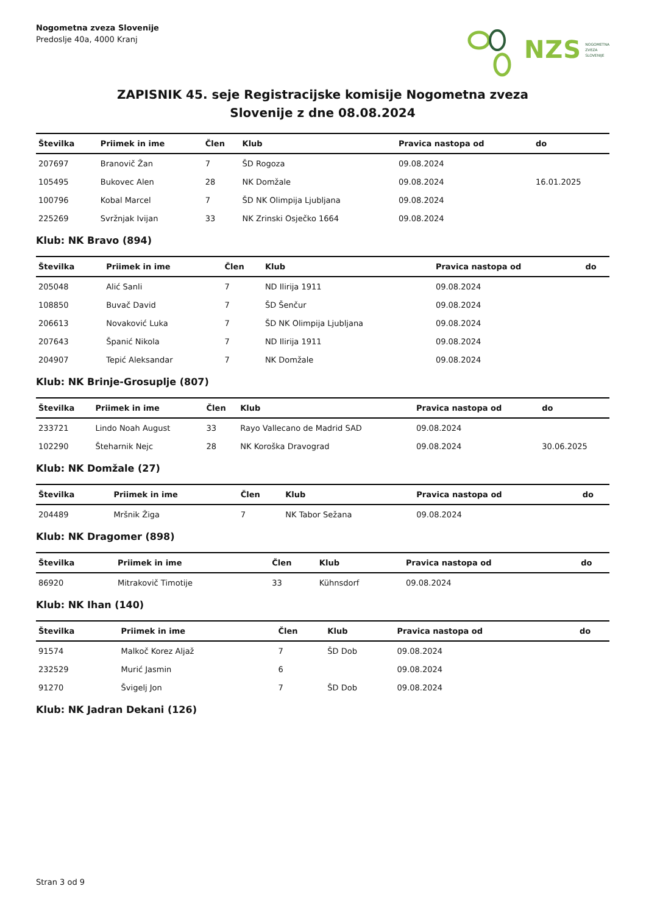Nogometna zveza Slovenije
Predoslje 40a, 4000 Kranj
NZS NOGOMETNA
ZVEZA
SLOVENIJE
ZAPISNIK 45. seje Registracijske komisije Nogometna zveza
Slovenije z dne 08.08.2024
| Številka | Priimek in ime | Člen | Klub | Pravica nastopa od | do |
| --- | --- | --- | --- | --- | --- |
| 207697 | Branovič Žan | 7 | ŠD Rogoza | 09.08.2024 | |
| 105495 | Bukovec Alen | 28 | NK Domžale | 09.08.2024 | 16.01.2025 |
| 100796 | Kobal Marcel | 7 | ŠD NK Olimpija Ljubljana | 09.08.2024 | |
| 225269 | Svržnjak Ivijan | 33 | NK Zrinski Osječko 1664 | 09.08.2024 | |
Klub: NK Bravo (894)
| Številka | Priimek in ime | Člen | Klub | Pravica nastopa od | do |
| --- | --- | --- | --- | --- | --- |
| 205048 | Alić Sanli | 7 | ND Ilirija 1911 | 09.08.2024 | |
| 108850 | Buvač David | 7 | ŠD Šenčur | 09.08.2024 | |
| 206613 | Novaković Luka | 7 | ŠD NK Olimpija Ljubljana | 09.08.2024 | |
| 207643 | Španić Nikola | 7 | ND Ilirija 1911 | 09.08.2024 | |
| 204907 | Tepić Aleksandar | 7 | NK Domžale | 09.08.2024 | |
Klub: NK Brinje-Grosuplje (807)
| Številka | Priimek in ime | Člen | Klub | Pravica nastopa od | do |
| --- | --- | --- | --- | --- | --- |
| 233721 | Lindo Noah August | 33 | Rayo Vallecano de Madrid SAD | 09.08.2024 | |
| 102290 | Šteharnik Nejc | 28 | NK Koroška Dravograd | 09.08.2024 | 30.06.2025 |
Klub: NK Domžale (27)
| Številka | Priimek in ime | Člen | Klub | Pravica nastopa od | do |
| --- | --- | --- | --- | --- | --- |
| 204489 | Mršnik Žiga | 7 | NK Tabor Sežana | 09.08.2024 | |
Klub: NK Dragomer (898)
| Številka | Priimek in ime | Člen | Klub | Pravica nastopa od | do |
| --- | --- | --- | --- | --- | --- |
| 86920 | Mitrakovič Timotije | 33 | Kühnsdorf | 09.08.2024 | |
Klub: NK Ihan (140)
| Številka | Priimek in ime | Člen | Klub | Pravica nastopa od | do |
| --- | --- | --- | --- | --- | --- |
| 91574 | Malkoč Korez Aljaž | 7 | ŠD Dob | 09.08.2024 | |
| 232529 | Murić Jasmin | 6 | | 09.08.2024 | |
| 91270 | Švigelj Jon | 7 | ŠD Dob | 09.08.2024 | |
Klub: NK Jadran Dekani (126)
Stran 3 od 9